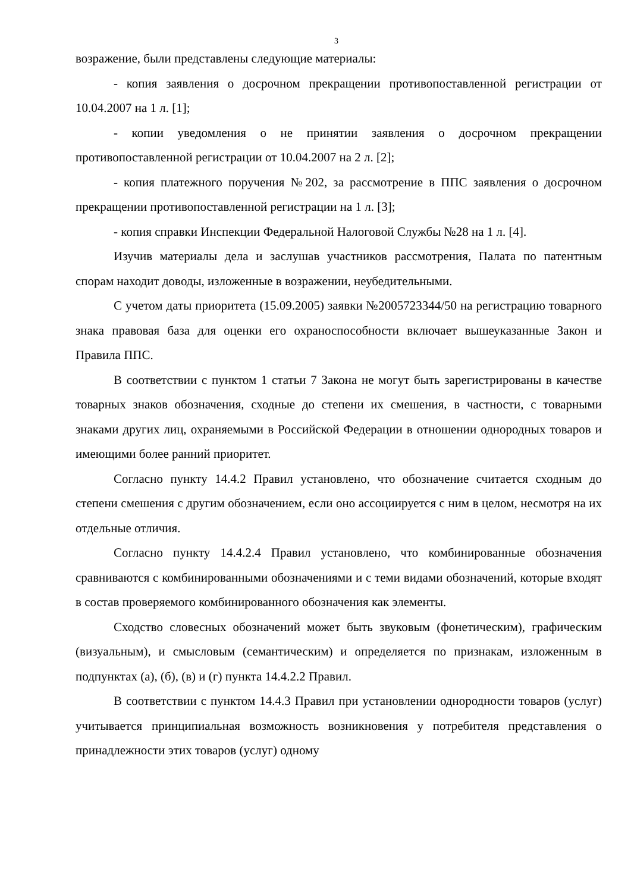3
возражение, были представлены следующие материалы:
- копия заявления о досрочном прекращении противопоставленной регистрации от 10.04.2007 на 1 л. [1];
- копии уведомления о не принятии заявления о досрочном прекращении противопоставленной регистрации от 10.04.2007 на 2 л. [2];
- копия платежного поручения №202, за рассмотрение в ППС заявления о досрочном прекращении противопоставленной регистрации на 1 л. [3];
- копия справки Инспекции Федеральной Налоговой Службы №28 на 1 л. [4].
Изучив материалы дела и заслушав участников рассмотрения, Палата по патентным спорам находит доводы, изложенные в возражении, неубедительными.
С учетом даты приоритета (15.09.2005) заявки №2005723344/50 на регистрацию товарного знака правовая база для оценки его охраноспособности включает вышеуказанные Закон и Правила ППС.
В соответствии с пунктом 1 статьи 7 Закона не могут быть зарегистрированы в качестве товарных знаков обозначения, сходные до степени их смешения, в частности, с товарными знаками других лиц, охраняемыми в Российской Федерации в отношении однородных товаров и имеющими более ранний приоритет.
Согласно пункту 14.4.2 Правил установлено, что обозначение считается сходным до степени смешения с другим обозначением, если оно ассоциируется с ним в целом, несмотря на их отдельные отличия.
Согласно пункту 14.4.2.4 Правил установлено, что комбинированные обозначения сравниваются с комбинированными обозначениями и с теми видами обозначений, которые входят в состав проверяемого комбинированного обозначения как элементы.
Сходство словесных обозначений может быть звуковым (фонетическим), графическим (визуальным), и смысловым (семантическим) и определяется по признакам, изложенным в подпунктах (а), (б), (в) и (г) пункта 14.4.2.2 Правил.
В соответствии с пунктом 14.4.3 Правил при установлении однородности товаров (услуг) учитывается принципиальная возможность возникновения у потребителя представления о принадлежности этих товаров (услуг) одному